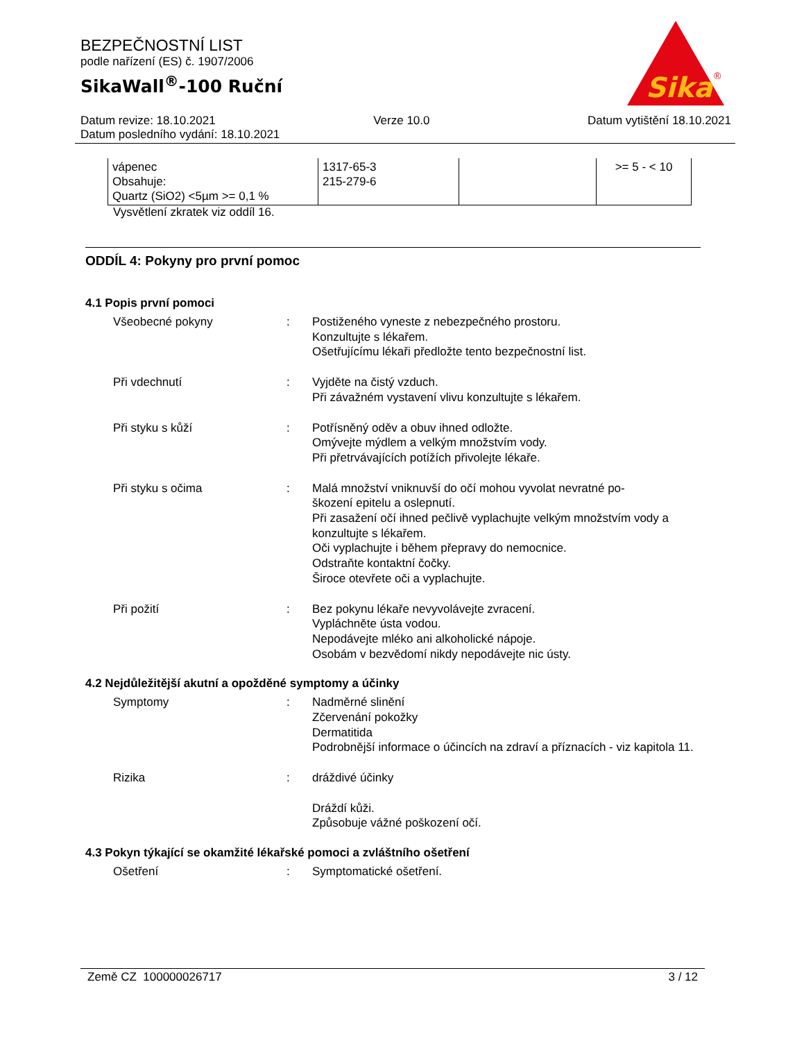BEZPEČNOSTNÍ LIST
podle nařízení (ES) č. 1907/2006
SikaWall<sup>®</sup>-100 Ruční
Sika
®
Datum revize: 18.10.2021 Verze 10.0 Datum vytištění 18.10.2021
Datum posledního vydání: 18.10.2021
| vápenec Obsahuje: Quartz (SiO2) <5µm >= 0,1 % | 1317-65-3 215-279-6 | | >= 5 - < 10 |
Vysvětlení zkratek viz oddíl 16.
ODDÍL 4: Pokyny pro první pomoc
4.1 Popis první pomoci
Všeobecné pokyny : Postiženého vyneste z nebezpečného prostoru.
Konzultujte s lékařem.
Ošetřujícímu lékaři předložte tento bezpečnostní list.
Při vdechnutí : Vyjděte na čistý vzduch.
Při závažném vystavení vlivu konzultujte s lékařem.
Při styku s kůží : Potřísněný oděv a obuv ihned odložte.
Omývejte mýdlem a velkým množstvím vody.
Při přetrvávajících potížích přivolejte lékaře.
Při styku s očima : Malá množství vniknuvší do očí mohou vyvolat nevratné po-
škození epitelu a oslepnutí.
Při zasažení očí ihned pečlivě vyplachujte velkým množstvím vody a konzultujte s lékařem.
Oči vyplachujte i během přepravy do nemocnice.
Odstraňte kontaktní čočky.
Široce otevřete oči a vyplachujte.
Při požití : Bez pokynu lékaře nevyvolávejte zvracení.
Vypláchněte ústa vodou.
Nepodávejte mléko ani alkoholické nápoje.
Osobám v bezvědomí nikdy nepodávejte nic ústy.
4.2 Nejdůležitější akutní a opožděné symptomy a účinky
Symptomy : Nadměrné slinění
Zčervenání pokožky
Dermatitida
Podrobnější informace o účincích na zdraví a příznacích - viz kapitola 11.
Rizika : dráždivé účinky
Dráždí kůži.
Způsobuje vážné poškození očí.
4.3 Pokyn týkající se okamžité lékařské pomoci a zvláštního ošetření
Ošetření : Symptomatické ošetření.
Země CZ 100000026717 3 / 12